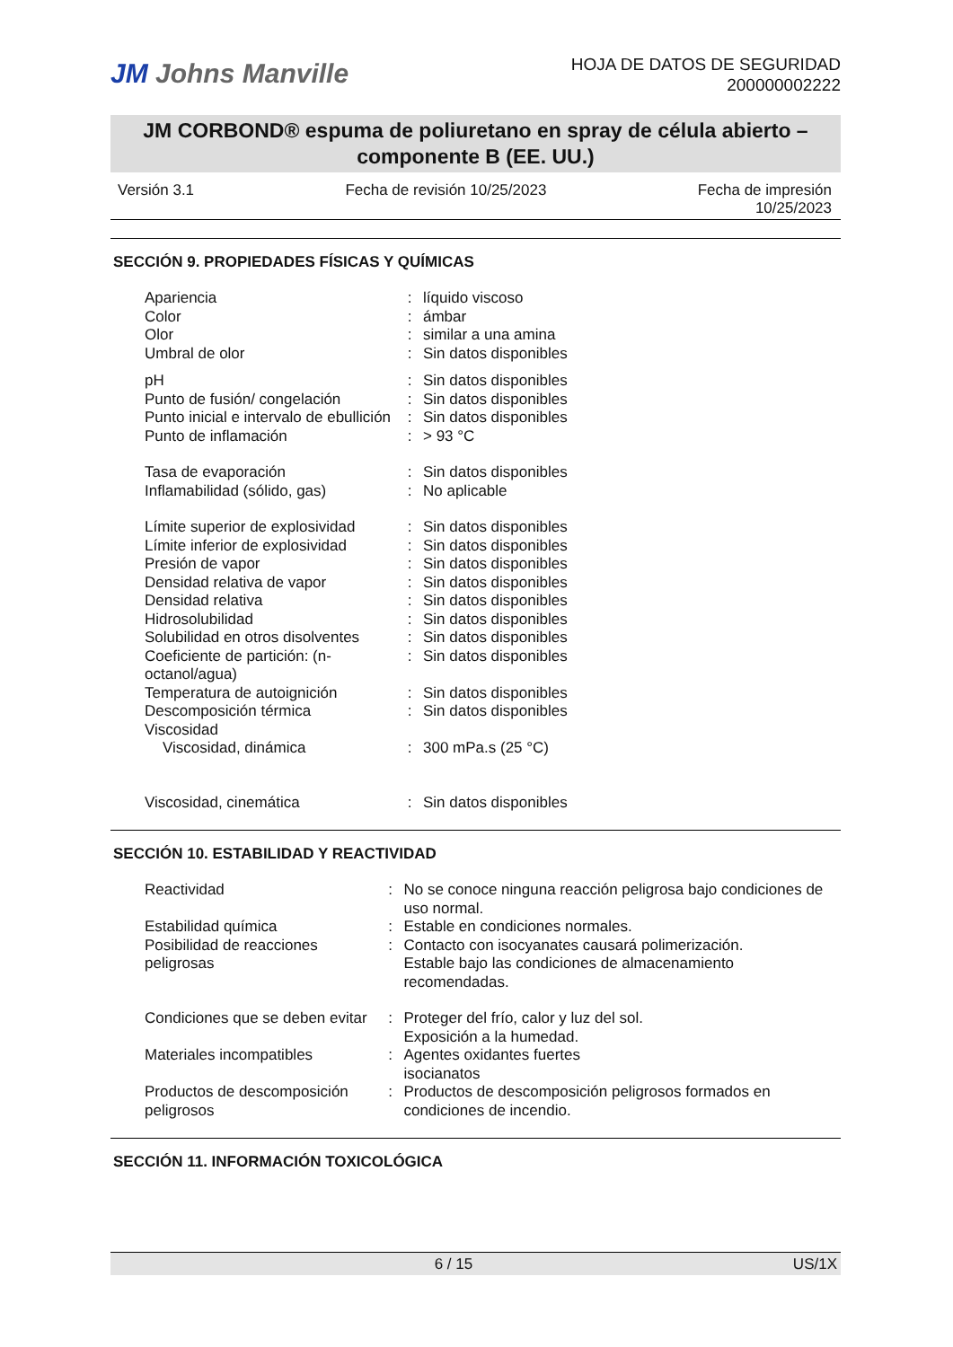JM Johns Manville
HOJA DE DATOS DE SEGURIDAD
200000002222
JM CORBOND® espuma de poliuretano en spray de célula abierto –
componente B (EE. UU.)
Versión 3.1 Fecha de revisión 10/25/2023 Fecha de impresión
10/25/2023
SECCIÓN 9. PROPIEDADES FÍSICAS Y QUÍMICAS
| Apariencia | : | líquido viscoso |
| Color | : | ámbar |
| Olor | : | similar a una amina |
| Umbral de olor | : | Sin datos disponibles |
| pH | : | Sin datos disponibles |
| Punto de fusión/ congelación | : | Sin datos disponibles |
| Punto inicial e intervalo de ebullición | : | Sin datos disponibles |
| Punto de inflamación | : | > 93 °C |
| Tasa de evaporación | : | Sin datos disponibles |
| Inflamabilidad (sólido, gas) | : | No aplicable |
| Límite superior de explosividad | : | Sin datos disponibles |
| Límite inferior de explosividad | : | Sin datos disponibles |
| Presión de vapor | : | Sin datos disponibles |
| Densidad relativa de vapor | : | Sin datos disponibles |
| Densidad relativa | : | Sin datos disponibles |
| Hidrosolubilidad | : | Sin datos disponibles |
| Solubilidad en otros disolventes | : | Sin datos disponibles |
| Coeficiente de partición: (n-octanol/agua) | : | Sin datos disponibles |
| Temperatura de autoignición | : | Sin datos disponibles |
| Descomposición térmica | : | Sin datos disponibles |
| Viscosidad | | |
| Viscosidad, dinámica | : | 300 mPa.s (25 °C) |
| Viscosidad, cinemática | : | Sin datos disponibles |
SECCIÓN 10. ESTABILIDAD Y REACTIVIDAD
| Reactividad | : | No se conoce ninguna reacción peligrosa bajo condiciones de uso normal. |
| Estabilidad química | : | Estable en condiciones normales. |
| Posibilidad de reacciones peligrosas | : | Contacto con isocyanates causará polimerización. Estable bajo las condiciones de almacenamiento recomendadas. |
| Condiciones que se deben evitar | : | Proteger del frío, calor y luz del sol. Exposición a la humedad. |
| Materiales incompatibles | : | Agentes oxidantes fuertes isocianatos |
| Productos de descomposición peligrosos | : | Productos de descomposición peligrosos formados en condiciones de incendio. |
SECCIÓN 11. INFORMACIÓN TOXICOLÓGICA
6 / 15 US/1X